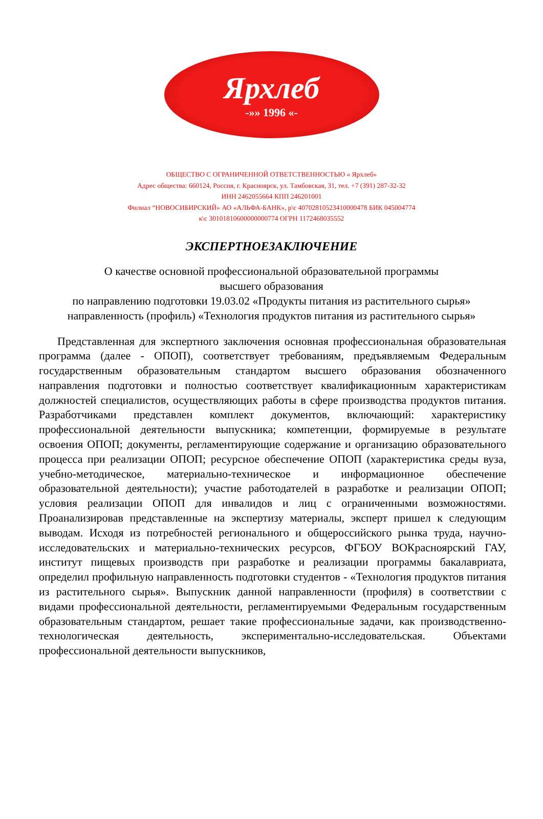Ярхлеб
-»» 1996 «-
ОБЩЕСТВО С ОГРАНИЧЕННОЙ ОТВЕТСТВЕННОСТЬЮ « Ярхлеб»
Адрес общества: 660124, Россия, г. Красноярск, ул. Тамбовская, 31, тел. +7 (391) 287-32-32
ИНН 2462055664 КПП 246201001
Филиал “НОВОСИБИРСКИЙ» АО «АЛЬФА-БАНК», р\с 40702810523410000478 БИК 045004774
к\с 30101810600000000774 ОГРН 1172468035552
ЭКСПЕРТНОЕЗАКЛЮЧЕНИЕ
О качестве основной профессиональной образовательной программы
высшего образования
по направлению подготовки 19.03.02 «Продукты питания из растительного сырья»
направленность (профиль) «Технология продуктов питания из растительного сырья»
Представленная для экспертного заключения основная профессиональная образовательная программа (далее - ОПОП), соответствует требованиям, предъявляемым Федеральным государственным образовательным стандартом высшего образования обозначенного направления подготовки и полностью соответствует квалификационным характеристикам должностей специалистов, осуществляющих работы в сфере производства продуктов питания. Разработчиками представлен комплект документов, включающий: характеристику профессиональной деятельности выпускника; компетенции, формируемые в результате освоения ОПОП; документы, регламентирующие содержание и организацию образовательного процесса при реализации ОПОП; ресурсное обеспечение ОПОП (характеристика среды вуза, учебно-методическое, материально-техническое и информационное обеспечение образовательной деятельности); участие работодателей в разработке и реализации ОПОП; условия реализации ОПОП для инвалидов и лиц с ограниченными возможностями. Проанализировав представленные на экспертизу материалы, эксперт пришел к следующим выводам. Исходя из потребностей регионального и общероссийского рынка труда, научно-исследовательских и материально-технических ресурсов, ФГБОУ ВОКрасноярский ГАУ, институт пищевых производств при разработке и реализации программы бакалавриата, определил профильную направленность подготовки студентов - «Технология продуктов питания из растительного сырья». Выпускник данной направленности (профиля) в соответствии с видами профессиональной деятельности, регламентируемыми Федеральным государственным образовательным стандартом, решает такие профессиональные задачи, как производственно-технологическая деятельность, экспериментально-исследовательская. Объектами профессиональной деятельности выпускников,